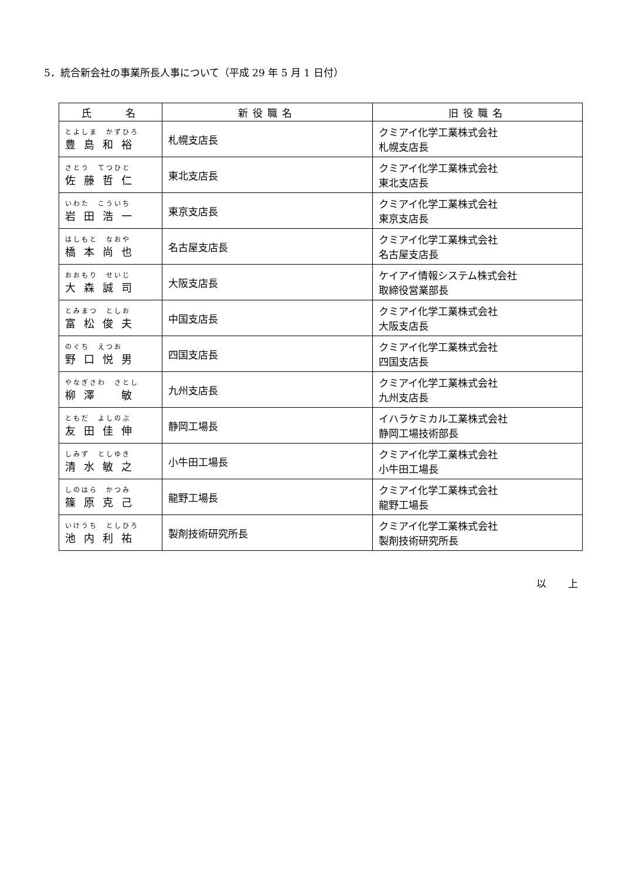5．統合新会社の事業所長人事について（平成 29 年 5 月 1 日付）
| 氏 名 | 新役職名 | 旧役職名 |
| --- | --- | --- |
| とよしま かずひろ 豊島和裕 | 札幌支店長 | クミアイ化学工業株式会社 札幌支店長 |
| さとう てつひと 佐藤哲仁 | 東北支店長 | クミアイ化学工業株式会社 東北支店長 |
| いわた こういち 岩田浩一 | 東京支店長 | クミアイ化学工業株式会社 東京支店長 |
| はしもと なおや 橋本尚也 | 名古屋支店長 | クミアイ化学工業株式会社 名古屋支店長 |
| おおもり せいじ 大森誠司 | 大阪支店長 | ケイアイ情報システム株式会社 取締役営業部長 |
| とみまつ としお 富松俊夫 | 中国支店長 | クミアイ化学工業株式会社 大阪支店長 |
| のぐち えつお 野口悦男 | 四国支店長 | クミアイ化学工業株式会社 四国支店長 |
| やなぎさわ さとし 柳澤 敏 | 九州支店長 | クミアイ化学工業株式会社 九州支店長 |
| ともだ よしのぶ 友田佳伸 | 静岡工場長 | イハラケミカル工業株式会社 静岡工場技術部長 |
| しみず としゆき 清水敏之 | 小牛田工場長 | クミアイ化学工業株式会社 小牛田工場長 |
| しのはら かつみ 篠原克己 | 龍野工場長 | クミアイ化学工業株式会社 龍野工場長 |
| いけうち としひろ 池内利祐 | 製剤技術研究所長 | クミアイ化学工業株式会社 製剤技術研究所長 |
以　上